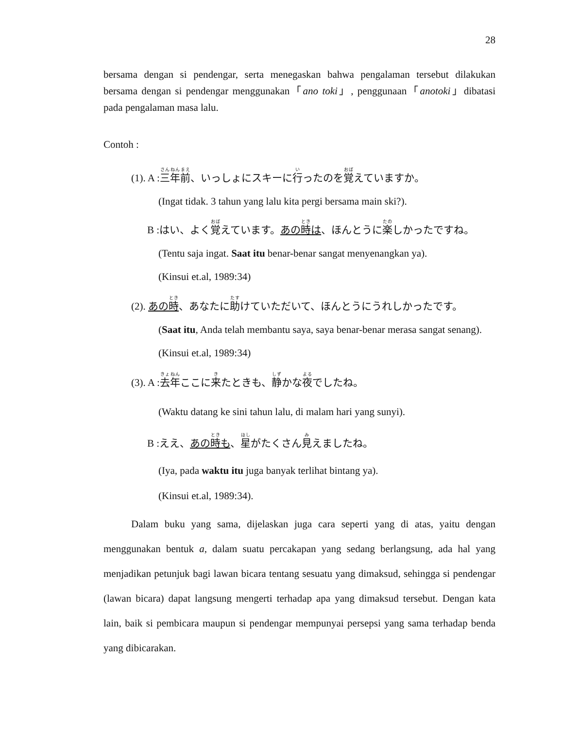28
bersama dengan si pendengar, serta menegaskan bahwa pengalaman tersebut dilakukan bersama dengan si pendengar menggunakan「ano toki」, penggunaan「anotoki」dibatasi pada pengalaman masa lalu.
Contoh :
(1). A :三年前、いっしょにスキーに行ったのを覚えていますか。
(Ingat tidak. 3 tahun yang lalu kita pergi bersama main ski?).
B :はい、よく覚えています。あの時は、ほんとうに楽しかったですね。
(Tentu saja ingat. Saat itu benar-benar sangat menyenangkan ya).
(Kinsui et.al, 1989:34)
(2). あの時、あなたに助けていただいて、ほんとうにうれしかったです。
(Saat itu, Anda telah membantu saya, saya benar-benar merasa sangat senang).
(Kinsui et.al, 1989:34)
(3). A :去年ここに来たときも、静かな夜でしたね。
(Waktu datang ke sini tahun lalu, di malam hari yang sunyi).
B :ええ、あの時も、星がたくさん見えましたね。
(Iya, pada waktu itu juga banyak terlihat bintang ya).
(Kinsui et.al, 1989:34).
Dalam buku yang sama, dijelaskan juga cara seperti yang di atas, yaitu dengan menggunakan bentuk a, dalam suatu percakapan yang sedang berlangsung, ada hal yang menjadikan petunjuk bagi lawan bicara tentang sesuatu yang dimaksud, sehingga si pendengar (lawan bicara) dapat langsung mengerti terhadap apa yang dimaksud tersebut. Dengan kata lain, baik si pembicara maupun si pendengar mempunyai persepsi yang sama terhadap benda yang dibicarakan.